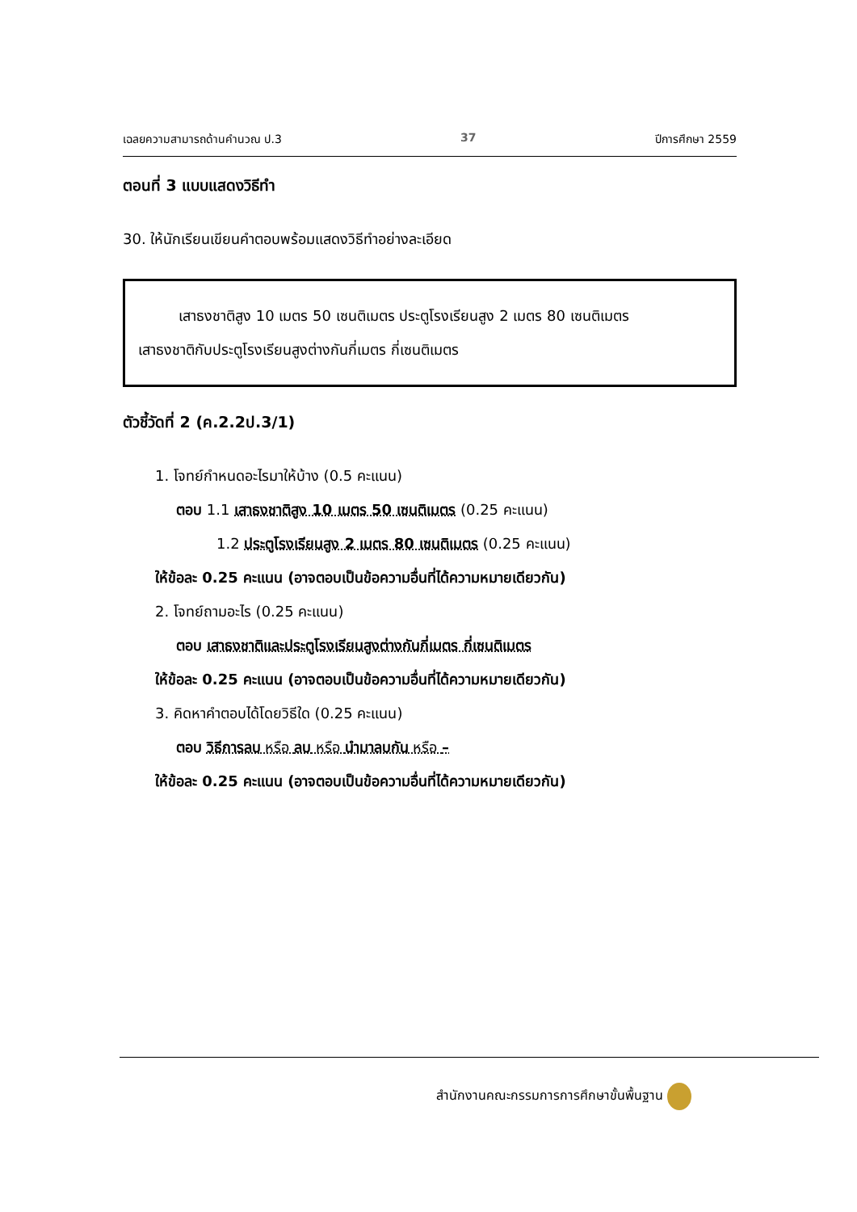เฉลยความสามารถด้านคำนวณ ป.3 37 ปีการศึกษา 2559
ตอนที่ 3 แบบแสดงวิธีทำ
30. ให้นักเรียนเขียนคำตอบพร้อมแสดงวิธีทำอย่างละเอียด
เสาธงชาติสูง 10 เมตร 50 เซนติเมตร ประตูโรงเรียนสูง 2 เมตร 80 เซนติเมตร
เสาธงชาติกับประตูโรงเรียนสูงต่างกันกี่เมตร กี่เซนติเมตร
ตัวชี้วัดที่ 2 (ค.2.2ป.3/1)
1. โจทย์กำหนดอะไรมาให้บ้าง (0.5 คะแนน)
ตอบ 1.1 เสาธงชาติสูง 10 เมตร 50 เซนติเมตร (0.25 คะแนน)
1.2 ประตูโรงเรียนสูง 2 เมตร 80 เซนติเมตร (0.25 คะแนน)
ให้ข้อละ 0.25 คะแนน (อาจตอบเป็นข้อความอื่นที่ได้ความหมายเดียวกัน)
2. โจทย์ถามอะไร (0.25 คะแนน)
ตอบ เสาธงชาติและประตูโรงเรียนสูงต่างกันกี่เมตร กี่เซนติเมตร
ให้ข้อละ 0.25 คะแนน (อาจตอบเป็นข้อความอื่นที่ได้ความหมายเดียวกัน)
3. คิดหาคำตอบได้โดยวิธีใด (0.25 คะแนน)
ตอบ วิธีการลบ หรือ ลบ หรือ นำมาลบกัน หรือ –
ให้ข้อละ 0.25 คะแนน (อาจตอบเป็นข้อความอื่นที่ได้ความหมายเดียวกัน)
สำนักงานคณะกรรมการการศึกษาขั้นพื้นฐาน